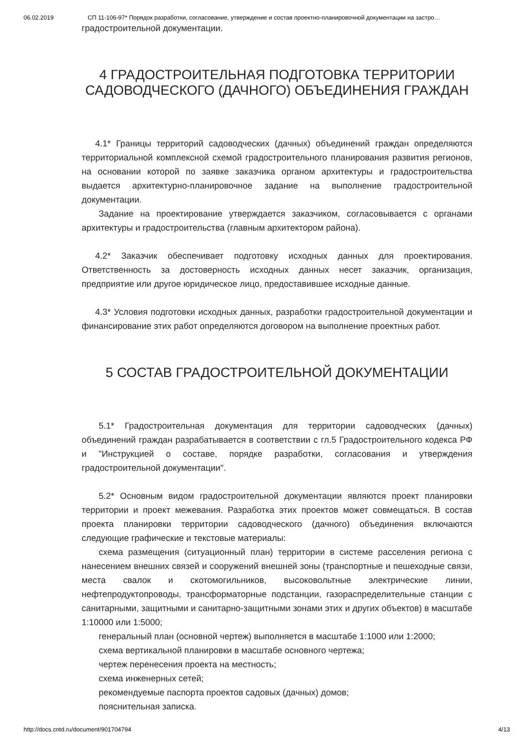06.02.2019 СП 11-106-97* Порядок разработки, согласование, утверждение и состав проектно-планировочной документации на застро…
градостроительной документации.
4 ГРАДОСТРОИТЕЛЬНАЯ ПОДГОТОВКА ТЕРРИТОРИИ САДОВОДЧЕСКОГО (ДАЧНОГО) ОБЪЕДИНЕНИЯ ГРАЖДАН
4.1* Границы территорий садоводческих (дачных) объединений граждан определяются территориальной комплексной схемой градостроительного планирования развития регионов, на основании которой по заявке заказчика органом архитектуры и градостроительства выдается архитектурно-планировочное задание на выполнение градостроительной документации.
Задание на проектирование утверждается заказчиком, согласовывается с органами архитектуры и градостроительства (главным архитектором района).
4.2* Заказчик обеспечивает подготовку исходных данных для проектирования. Ответственность за достоверность исходных данных несет заказчик, организация, предприятие или другое юридическое лицо, предоставившее исходные данные.
4.3* Условия подготовки исходных данных, разработки градостроительной документации и финансирование этих работ определяются договором на выполнение проектных работ.
5 СОСТАВ ГРАДОСТРОИТЕЛЬНОЙ ДОКУМЕНТАЦИИ
5.1* Градостроительная документация для территории садоводческих (дачных) объединений граждан разрабатывается в соответствии с гл.5 Градостроительного кодекса РФ и "Инструкцией о составе, порядке разработки, согласования и утверждения градостроительной документации".
5.2* Основным видом градостроительной документации являются проект планировки территории и проект межевания. Разработка этих проектов может совмещаться. В состав проекта планировки территории садоводческого (дачного) объединения включаются следующие графические и текстовые материалы:
схема размещения (ситуационный план) территории в системе расселения региона с нанесением внешних связей и сооружений внешней зоны (транспортные и пешеходные связи, места свалок и скотомогильников, высоковольтные электрические линии, нефтепродуктопроводы, трансформаторные подстанции, газораспределительные станции с санитарными, защитными и санитарно-защитными зонами этих и других объектов) в масштабе 1:10000 или 1:5000;
генеральный план (основной чертеж) выполняется в масштабе 1:1000 или 1:2000;
схема вертикальной планировки в масштабе основного чертежа;
чертеж перенесения проекта на местность;
схема инженерных сетей;
рекомендуемые паспорта проектов садовых (дачных) домов;
пояснительная записка.
http://docs.cntd.ru/document/901704794 4/13